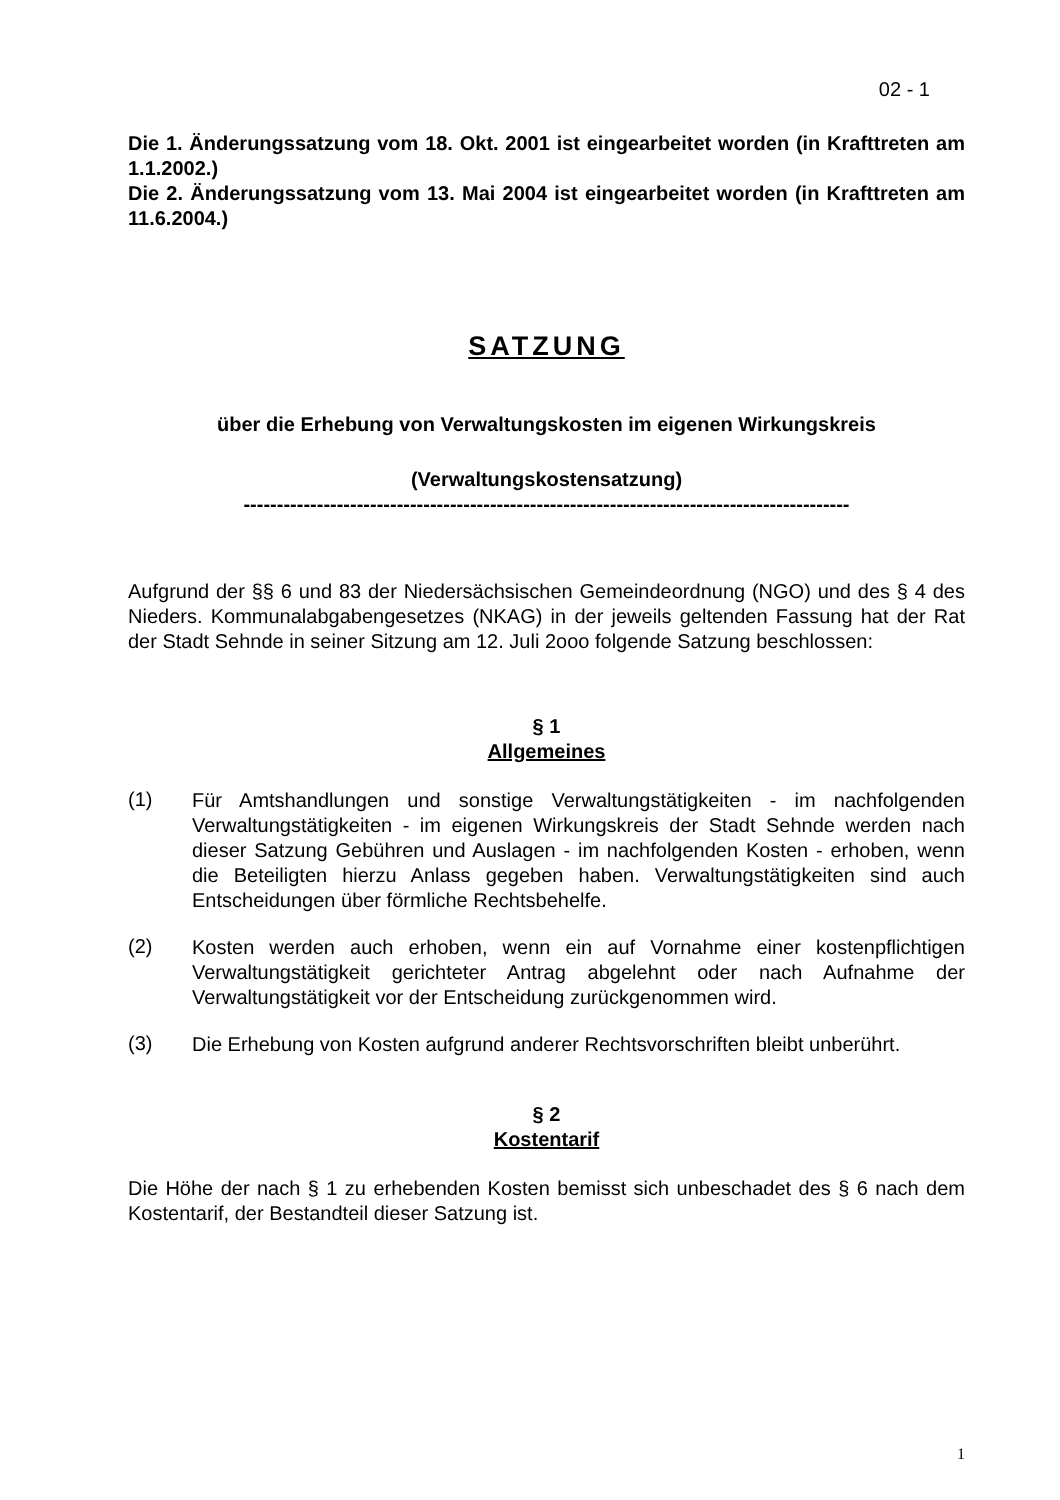02 - 1
Die 1. Änderungssatzung vom 18. Okt. 2001 ist eingearbeitet worden (in Krafttreten am 1.1.2002.)
Die 2. Änderungssatzung vom 13. Mai 2004 ist eingearbeitet worden (in Krafttreten am 11.6.2004.)
SATZUNG
über die Erhebung von Verwaltungskosten im eigenen Wirkungskreis
(Verwaltungskostensatzung)
-------------------------------------------------------------------------------------------
Aufgrund der §§ 6 und 83 der Niedersächsischen Gemeindeordnung (NGO) und des § 4 des Nieders. Kommunalabgabengesetzes (NKAG) in der jeweils geltenden Fassung hat der Rat der Stadt Sehnde in seiner Sitzung am 12. Juli 2ooo folgende Satzung beschlossen:
§ 1
Allgemeines
(1)
Für Amtshandlungen und sonstige Verwaltungstätigkeiten - im nachfolgenden Verwaltungstätigkeiten - im eigenen Wirkungskreis der Stadt Sehnde werden nach dieser Satzung Gebühren und Auslagen - im nachfolgenden Kosten - erhoben, wenn die Beteiligten hierzu Anlass gegeben haben. Verwaltungstätigkeiten sind auch Entscheidungen über förmliche Rechtsbehelfe.
(2)
Kosten werden auch erhoben, wenn ein auf Vornahme einer kostenpflichtigen Verwaltungstätigkeit gerichteter Antrag abgelehnt oder nach Aufnahme der Verwaltungstätigkeit vor der Entscheidung zurückgenommen wird.
(3)
Die Erhebung von Kosten aufgrund anderer Rechtsvorschriften bleibt unberührt.
§ 2
Kostentarif
Die Höhe der nach § 1 zu erhebenden Kosten bemisst sich unbeschadet des § 6 nach dem Kostentarif, der Bestandteil dieser Satzung ist.
1